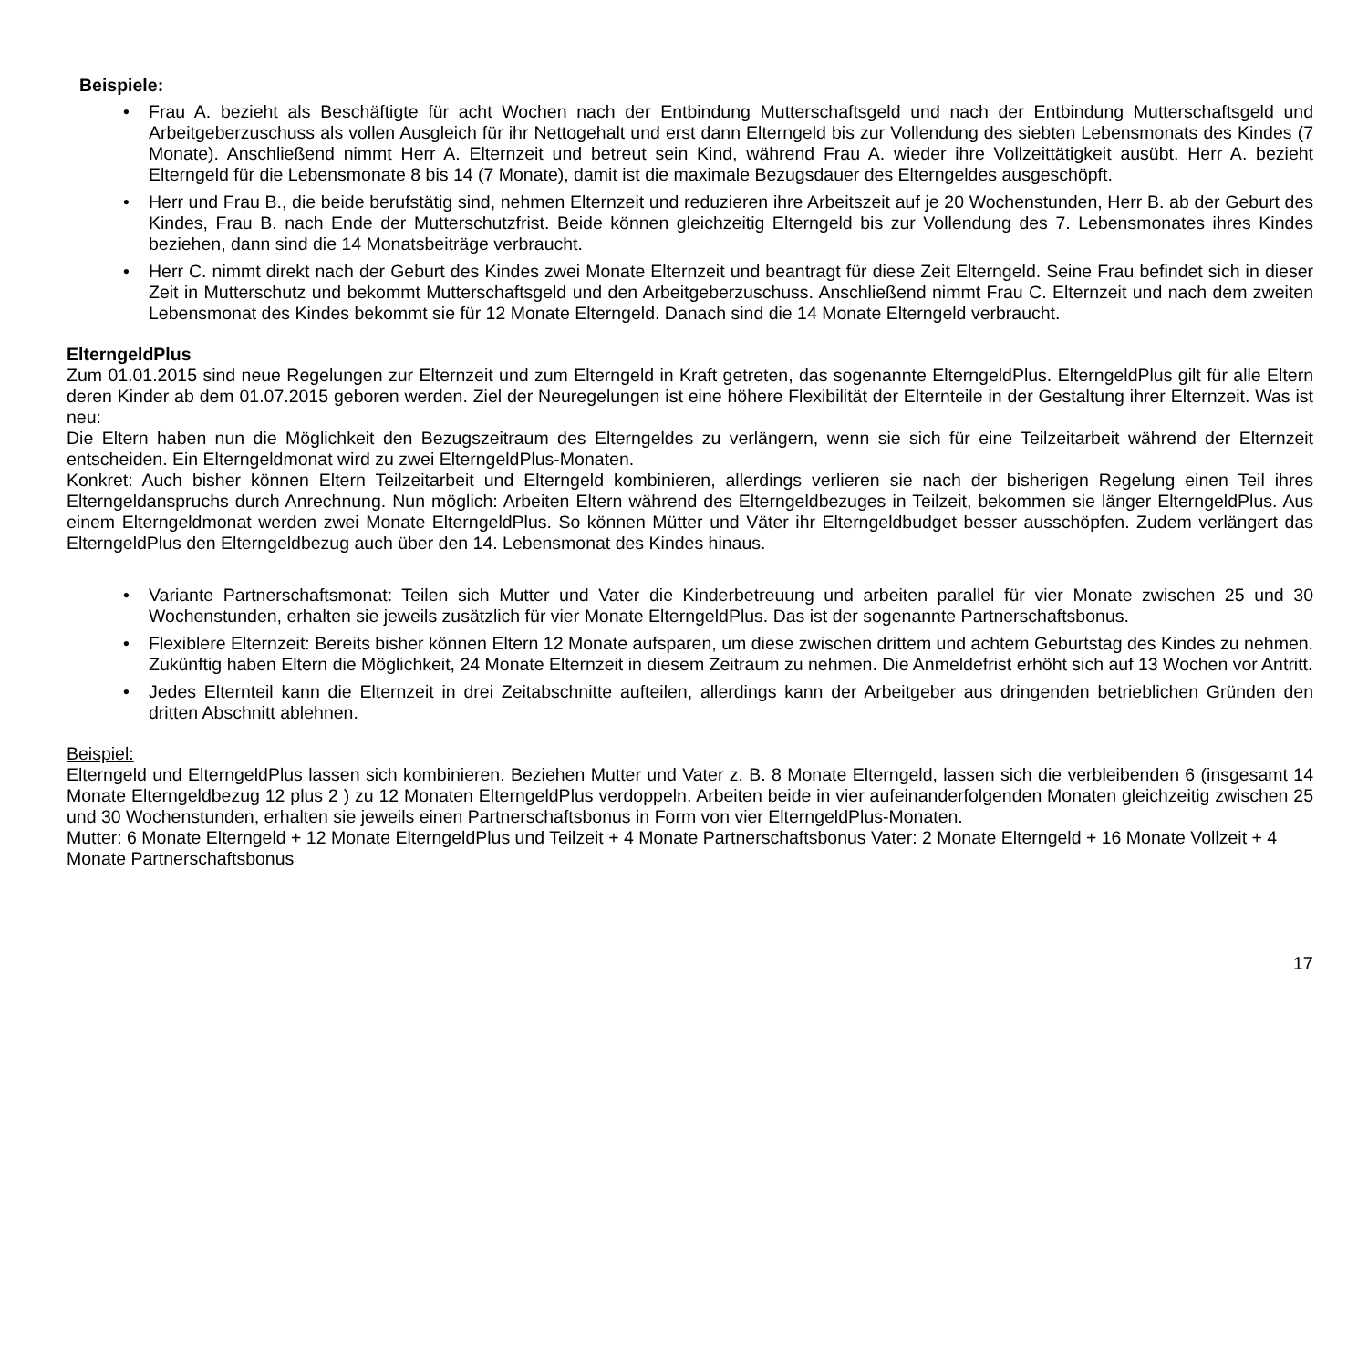Beispiele:
• Frau A. bezieht als Beschäftigte für acht Wochen nach der Entbindung Mutterschaftsgeld und nach der Entbindung Mutterschaftsgeld und Arbeitgeberzuschuss als vollen Ausgleich für ihr Nettogehalt und erst dann Elterngeld bis zur Vollendung des siebten Lebensmonats des Kindes (7 Monate). Anschließend nimmt Herr A. Elternzeit und betreut sein Kind, während Frau A. wieder ihre Vollzeittätigkeit ausübt. Herr A. bezieht Elterngeld für die Lebensmonate 8 bis 14 (7 Monate), damit ist die maximale Bezugsdauer des Elterngeldes ausgeschöpft.
• Herr und Frau B., die beide berufstätig sind, nehmen Elternzeit und reduzieren ihre Arbeitszeit auf je 20 Wochenstunden, Herr B. ab der Geburt des Kindes, Frau B. nach Ende der Mutterschutzfrist. Beide können gleichzeitig Elterngeld bis zur Vollendung des 7. Lebensmonates ihres Kindes beziehen, dann sind die 14 Monatsbeiträge verbraucht.
• Herr C. nimmt direkt nach der Geburt des Kindes zwei Monate Elternzeit und beantragt für diese Zeit Elterngeld. Seine Frau befindet sich in dieser Zeit in Mutterschutz und bekommt Mutterschaftsgeld und den Arbeitgeberzuschuss. Anschließend nimmt Frau C. Elternzeit und nach dem zweiten Lebensmonat des Kindes bekommt sie für 12 Monate Elterngeld. Danach sind die 14 Monate Elterngeld verbraucht.
ElterngeldPlus
Zum 01.01.2015 sind neue Regelungen zur Elternzeit und zum Elterngeld in Kraft getreten, das sogenannte ElterngeldPlus. ElterngeldPlus gilt für alle Eltern deren Kinder ab dem 01.07.2015 geboren werden. Ziel der Neuregelungen ist eine höhere Flexibilität der Elternteile in der Gestaltung ihrer Elternzeit. Was ist neu:
Die Eltern haben nun die Möglichkeit den Bezugszeitraum des Elterngeldes zu verlängern, wenn sie sich für eine Teilzeitarbeit während der Elternzeit entscheiden. Ein Elterngeldmonat wird zu zwei ElterngeldPlus-Monaten.
Konkret: Auch bisher können Eltern Teilzeitarbeit und Elterngeld kombinieren, allerdings verlieren sie nach der bisherigen Regelung einen Teil ihres Elterngeldanspruchs durch Anrechnung. Nun möglich: Arbeiten Eltern während des Elterngeldbezuges in Teilzeit, bekommen sie länger ElterngeldPlus. Aus einem Elterngeldmonat werden zwei Monate ElterngeldPlus. So können Mütter und Väter ihr Elterngeldbudget besser ausschöpfen. Zudem verlängert das ElterngeldPlus den Elterngeldbezug auch über den 14. Lebensmonat des Kindes hinaus.
• Variante Partnerschaftsmonat: Teilen sich Mutter und Vater die Kinderbetreuung und arbeiten parallel für vier Monate zwischen 25 und 30 Wochenstunden, erhalten sie jeweils zusätzlich für vier Monate ElterngeldPlus. Das ist der sogenannte Partnerschaftsbonus.
• Flexiblere Elternzeit: Bereits bisher können Eltern 12 Monate aufsparen, um diese zwischen drittem und achtem Geburtstag des Kindes zu nehmen. Zukünftig haben Eltern die Möglichkeit, 24 Monate Elternzeit in diesem Zeitraum zu nehmen. Die Anmeldefrist erhöht sich auf 13 Wochen vor Antritt.
• Jedes Elternteil kann die Elternzeit in drei Zeitabschnitte aufteilen, allerdings kann der Arbeitgeber aus dringenden betrieblichen Gründen den dritten Abschnitt ablehnen.
Beispiel:
Elterngeld und ElterngeldPlus lassen sich kombinieren. Beziehen Mutter und Vater z. B. 8 Monate Elterngeld, lassen sich die verbleibenden 6 (insgesamt 14 Monate Elterngeldbezug 12 plus 2 ) zu 12 Monaten ElterngeldPlus verdoppeln. Arbeiten beide in vier aufeinanderfolgenden Monaten gleichzeitig zwischen 25 und 30 Wochenstunden, erhalten sie jeweils einen Partnerschaftsbonus in Form von vier ElterngeldPlus-Monaten.
Mutter: 6 Monate Elterngeld + 12 Monate ElterngeldPlus und Teilzeit + 4 Monate Partnerschaftsbonus Vater: 2 Monate Elterngeld + 16 Monate Vollzeit + 4 Monate Partnerschaftsbonus
17